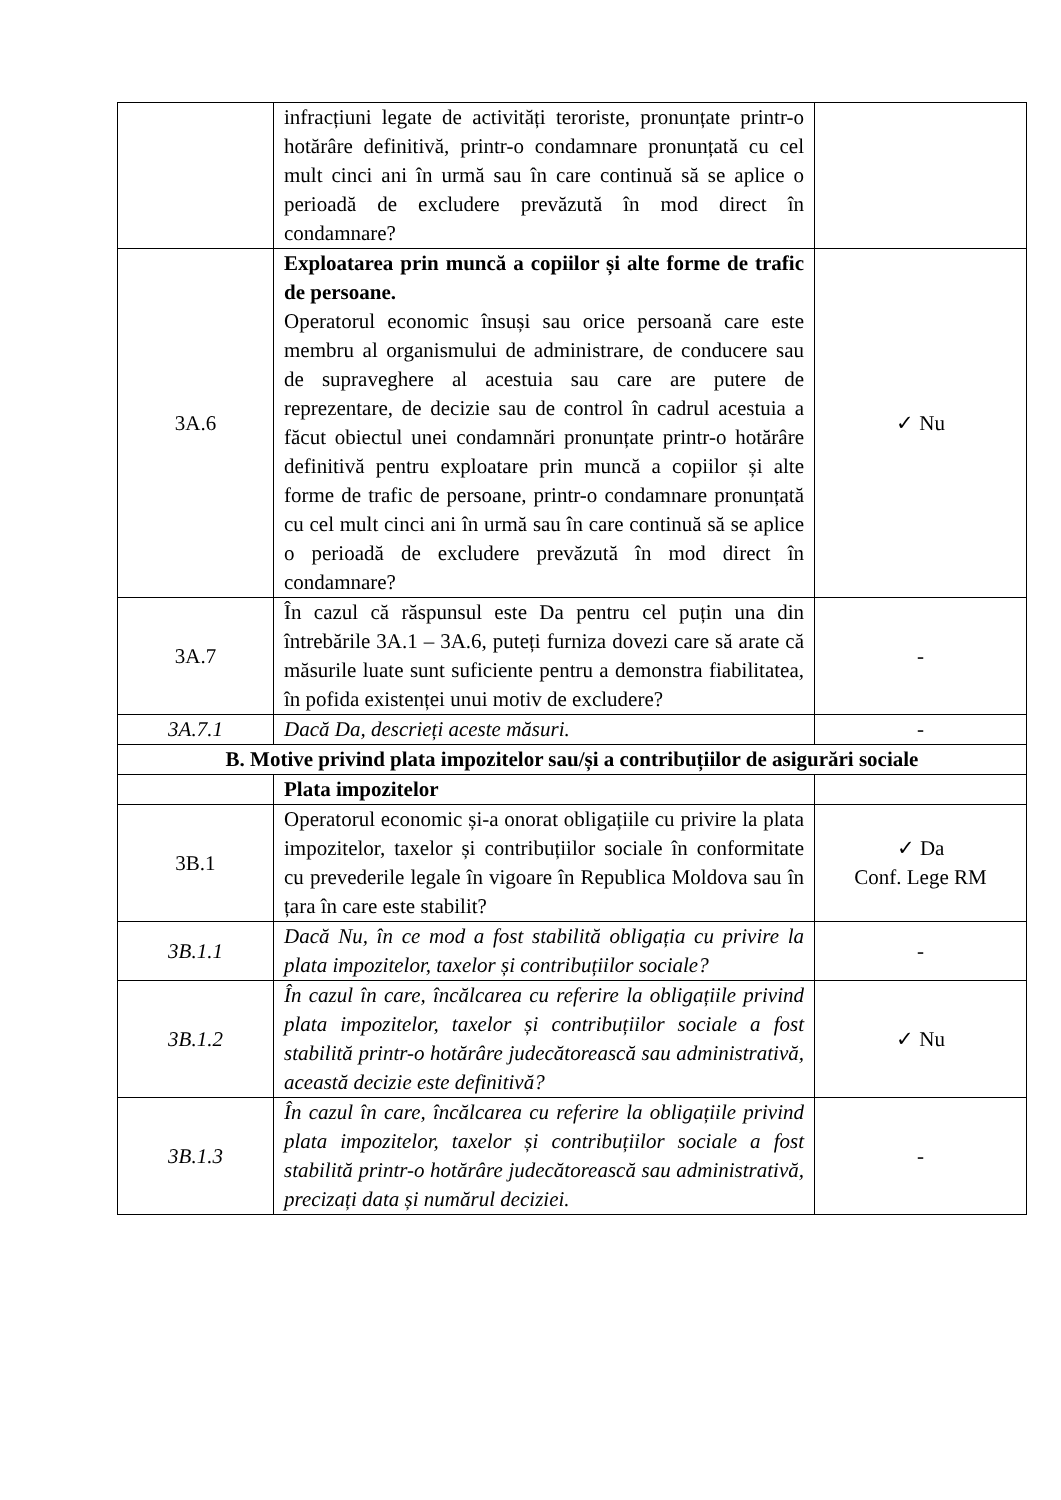| | infracțiuni legate de activități teroriste, pronunțate printr-o hotărâre definitivă, printr-o condamnare pronunțată cu cel mult cinci ani în urmă sau în care continuă să se aplice o perioadă de excludere prevăzută în mod direct în condamnare? | |
| 3A.6 | Exploatarea prin muncă a copiilor și alte forme de trafic de persoane. Operatorul economic însuși sau orice persoană care este membru al organismului de administrare, de conducere sau de supraveghere al acestuia sau care are putere de reprezentare, de decizie sau de control în cadrul acestuia a făcut obiectul unei condamnări pronunțate printr-o hotărâre definitivă pentru exploatare prin muncă a copiilor și alte forme de trafic de persoane, printr-o condamnare pronunțată cu cel mult cinci ani în urmă sau în care continuă să se aplice o perioadă de excludere prevăzută în mod direct în condamnare? | ✓ Nu |
| 3A.7 | În cazul că răspunsul este Da pentru cel puțin una din întrebările 3A.1 – 3A.6, puteți furniza dovezi care să arate că măsurile luate sunt suficiente pentru a demonstra fiabilitatea, în pofida existenței unui motiv de excludere? | - |
| 3A.7.1 | Dacă Da, descrieți aceste măsuri. | - |
| B. Motive privind plata impozitelor sau/și a contribuțiilor de asigurări sociale | | |
| | Plata impozitelor | |
| 3B.1 | Operatorul economic și-a onorat obligațiile cu privire la plata impozitelor, taxelor și contribuțiilor sociale în conformitate cu prevederile legale în vigoare în Republica Moldova sau în țara în care este stabilit? | ✓ Da Conf. Lege RM |
| 3B.1.1 | Dacă Nu, în ce mod a fost stabilită obligația cu privire la plata impozitelor, taxelor și contribuțiilor sociale? | - |
| 3B.1.2 | În cazul în care, încălcarea cu referire la obligațiile privind plata impozitelor, taxelor și contribuțiilor sociale a fost stabilită printr-o hotărâre judecătorească sau administrativă, această decizie este definitivă? | ✓ Nu |
| 3B.1.3 | În cazul în care, încălcarea cu referire la obligațiile privind plata impozitelor, taxelor și contribuțiilor sociale a fost stabilită printr-o hotărâre judecătorească sau administrativă, precizați data și numărul deciziei. | - |